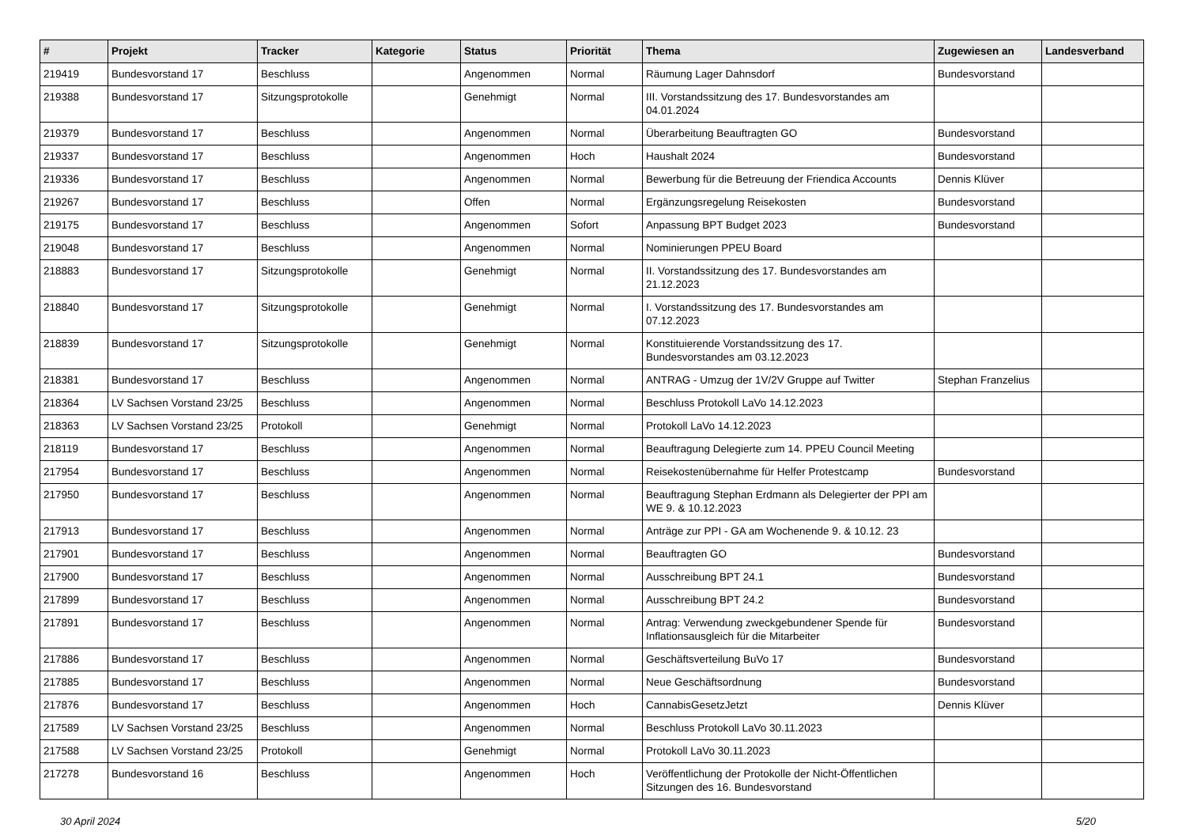| # | Projekt | Tracker | Kategorie | Status | Priorität | Thema | Zugewiesen an | Landesverband |
| --- | --- | --- | --- | --- | --- | --- | --- | --- |
| 219419 | Bundesvorstand 17 | Beschluss | | Angenommen | Normal | Räumung Lager Dahnsdorf | Bundesvorstand | |
| 219388 | Bundesvorstand 17 | Sitzungsprotokolle | | Genehmigt | Normal | III. Vorstandssitzung des 17. Bundesvorstandes am 04.01.2024 | | |
| 219379 | Bundesvorstand 17 | Beschluss | | Angenommen | Normal | Überarbeitung Beauftragten GO | Bundesvorstand | |
| 219337 | Bundesvorstand 17 | Beschluss | | Angenommen | Hoch | Haushalt 2024 | Bundesvorstand | |
| 219336 | Bundesvorstand 17 | Beschluss | | Angenommen | Normal | Bewerbung für die Betreuung der Friendica Accounts | Dennis Klüver | |
| 219267 | Bundesvorstand 17 | Beschluss | | Offen | Normal | Ergänzungsregelung Reisekosten | Bundesvorstand | |
| 219175 | Bundesvorstand 17 | Beschluss | | Angenommen | Sofort | Anpassung BPT Budget 2023 | Bundesvorstand | |
| 219048 | Bundesvorstand 17 | Beschluss | | Angenommen | Normal | Nominierungen PPEU Board | | |
| 218883 | Bundesvorstand 17 | Sitzungsprotokolle | | Genehmigt | Normal | II. Vorstandssitzung des 17. Bundesvorstandes am 21.12.2023 | | |
| 218840 | Bundesvorstand 17 | Sitzungsprotokolle | | Genehmigt | Normal | I. Vorstandssitzung des 17. Bundesvorstandes am 07.12.2023 | | |
| 218839 | Bundesvorstand 17 | Sitzungsprotokolle | | Genehmigt | Normal | Konstituierende Vorstandssitzung des 17. Bundesvorstandes am 03.12.2023 | | |
| 218381 | Bundesvorstand 17 | Beschluss | | Angenommen | Normal | ANTRAG - Umzug der 1V/2V Gruppe auf Twitter | Stephan Franzelius | |
| 218364 | LV Sachsen Vorstand 23/25 | Beschluss | | Angenommen | Normal | Beschluss Protokoll LaVo 14.12.2023 | | |
| 218363 | LV Sachsen Vorstand 23/25 | Protokoll | | Genehmigt | Normal | Protokoll LaVo 14.12.2023 | | |
| 218119 | Bundesvorstand 17 | Beschluss | | Angenommen | Normal | Beauftragung Delegierte zum 14. PPEU Council Meeting | | |
| 217954 | Bundesvorstand 17 | Beschluss | | Angenommen | Normal | Reisekostenübernahme für Helfer Protestcamp | Bundesvorstand | |
| 217950 | Bundesvorstand 17 | Beschluss | | Angenommen | Normal | Beauftragung Stephan Erdmann als Delegierter der PPI am WE 9. & 10.12.2023 | | |
| 217913 | Bundesvorstand 17 | Beschluss | | Angenommen | Normal | Anträge zur PPI - GA am Wochenende 9. & 10.12. 23 | | |
| 217901 | Bundesvorstand 17 | Beschluss | | Angenommen | Normal | Beauftragten GO | Bundesvorstand | |
| 217900 | Bundesvorstand 17 | Beschluss | | Angenommen | Normal | Ausschreibung BPT 24.1 | Bundesvorstand | |
| 217899 | Bundesvorstand 17 | Beschluss | | Angenommen | Normal | Ausschreibung BPT 24.2 | Bundesvorstand | |
| 217891 | Bundesvorstand 17 | Beschluss | | Angenommen | Normal | Antrag: Verwendung zweckgebundener Spende für Inflationsausgleich für die Mitarbeiter | Bundesvorstand | |
| 217886 | Bundesvorstand 17 | Beschluss | | Angenommen | Normal | Geschäftsverteilung BuVo 17 | Bundesvorstand | |
| 217885 | Bundesvorstand 17 | Beschluss | | Angenommen | Normal | Neue Geschäftsordnung | Bundesvorstand | |
| 217876 | Bundesvorstand 17 | Beschluss | | Angenommen | Hoch | CannabisGesetzJetzt | Dennis Klüver | |
| 217589 | LV Sachsen Vorstand 23/25 | Beschluss | | Angenommen | Normal | Beschluss Protokoll LaVo 30.11.2023 | | |
| 217588 | LV Sachsen Vorstand 23/25 | Protokoll | | Genehmigt | Normal | Protokoll LaVo 30.11.2023 | | |
| 217278 | Bundesvorstand 16 | Beschluss | | Angenommen | Hoch | Veröffentlichung der Protokolle der Nicht-Öffentlichen Sitzungen des 16. Bundesvorstand | | |
30 April 2024 5/20